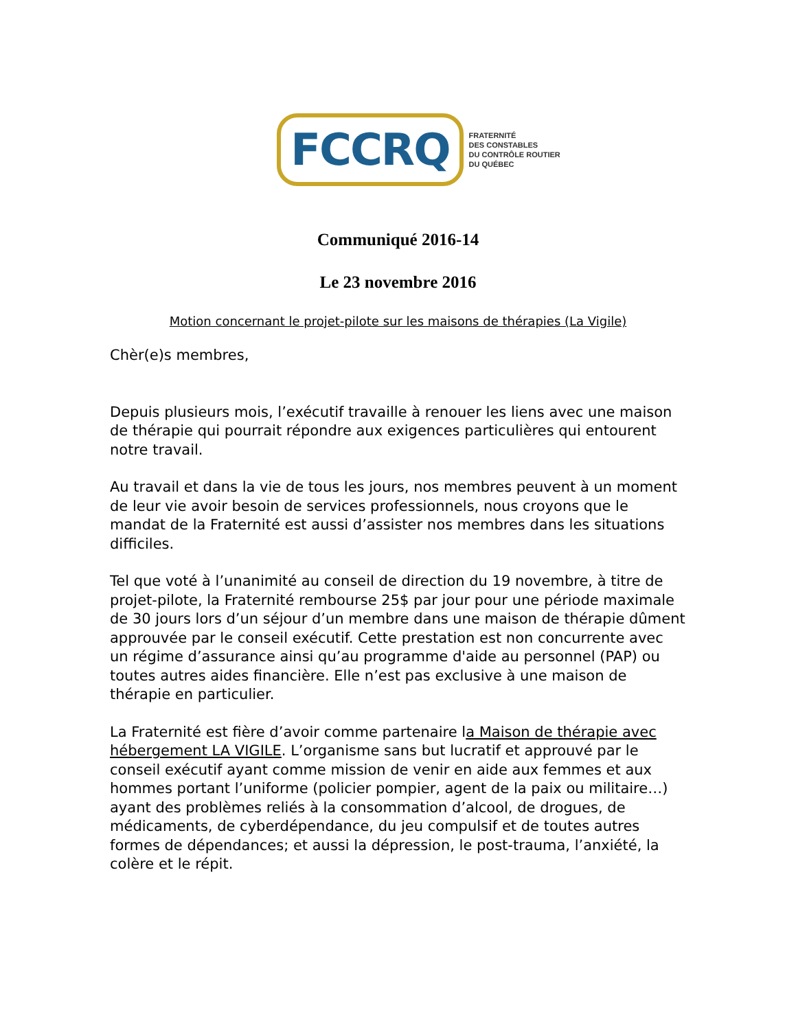FCCRQ
FRATERNITÉ
DES CONSTABLES
DU CONTRÔLE ROUTIER
DU QUÉBEC
Communiqué 2016-14
Le 23 novembre 2016
Motion concernant le projet-pilote sur les maisons de thérapies (La Vigile)
Chèr(e)s membres,
Depuis plusieurs mois, l’exécutif travaille à renouer les liens avec une maison de thérapie qui pourrait répondre aux exigences particulières qui entourent notre travail.
Au travail et dans la vie de tous les jours, nos membres peuvent à un moment de leur vie avoir besoin de services professionnels, nous croyons que le mandat de la Fraternité est aussi d’assister nos membres dans les situations difficiles.
Tel que voté à l’unanimité au conseil de direction du 19 novembre, à titre de projet-pilote, la Fraternité rembourse 25$ par jour pour une période maximale de 30 jours lors d’un séjour d’un membre dans une maison de thérapie dûment approuvée par le conseil exécutif. Cette prestation est non concurrente avec un régime d’assurance ainsi qu’au programme d'aide au personnel (PAP) ou toutes autres aides financière. Elle n’est pas exclusive à une maison de thérapie en particulier.
La Fraternité est fière d’avoir comme partenaire la Maison de thérapie avec hébergement LA VIGILE. L’organisme sans but lucratif et approuvé par le conseil exécutif ayant comme mission de venir en aide aux femmes et aux hommes portant l’uniforme (policier pompier, agent de la paix ou militaire…) ayant des problèmes reliés à la consommation d’alcool, de drogues, de médicaments, de cyberdépendance, du jeu compulsif et de toutes autres formes de dépendances; et aussi la dépression, le post-trauma, l’anxiété, la colère et le répit.